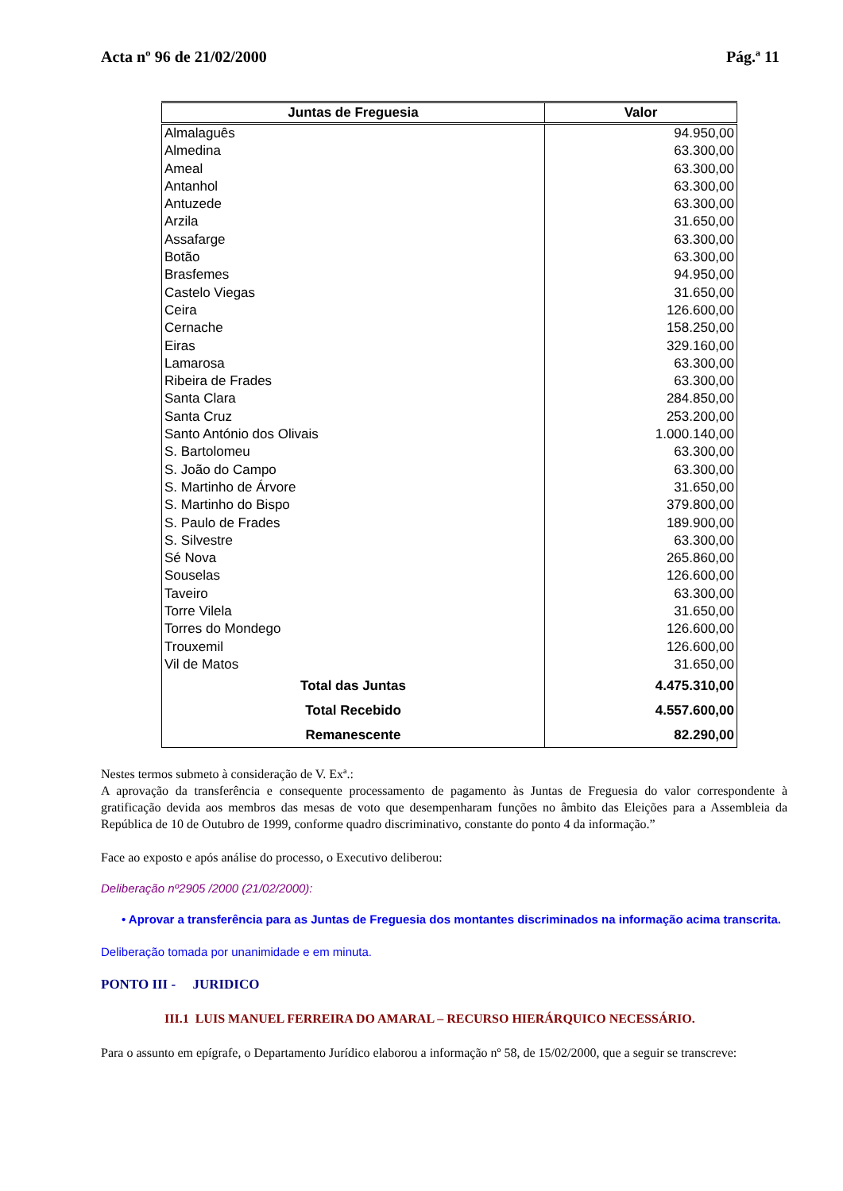Acta nº 96 de 21/02/2000 Pág.ª 11
| Juntas de Freguesia | Valor |
| --- | --- |
| Almalaguês | 94.950,00 |
| Almedina | 63.300,00 |
| Ameal | 63.300,00 |
| Antanhol | 63.300,00 |
| Antuzede | 63.300,00 |
| Arzila | 31.650,00 |
| Assafarge | 63.300,00 |
| Botão | 63.300,00 |
| Brasfemes | 94.950,00 |
| Castelo Viegas | 31.650,00 |
| Ceira | 126.600,00 |
| Cernache | 158.250,00 |
| Eiras | 329.160,00 |
| Lamarosa | 63.300,00 |
| Ribeira de Frades | 63.300,00 |
| Santa Clara | 284.850,00 |
| Santa Cruz | 253.200,00 |
| Santo António dos Olivais | 1.000.140,00 |
| S. Bartolomeu | 63.300,00 |
| S. João do Campo | 63.300,00 |
| S. Martinho de Árvore | 31.650,00 |
| S. Martinho do Bispo | 379.800,00 |
| S. Paulo de Frades | 189.900,00 |
| S. Silvestre | 63.300,00 |
| Sé Nova | 265.860,00 |
| Souselas | 126.600,00 |
| Taveiro | 63.300,00 |
| Torre Vilela | 31.650,00 |
| Torres do Mondego | 126.600,00 |
| Trouxemil | 126.600,00 |
| Vil de Matos | 31.650,00 |
| Total das Juntas | 4.475.310,00 |
| Total Recebido | 4.557.600,00 |
| Remanescente | 82.290,00 |
Nestes termos submeto à consideração de V. Exª.:
A aprovação da transferência e consequente processamento de pagamento às Juntas de Freguesia do valor correspondente à gratificação devida aos membros das mesas de voto que desempenharam funções no âmbito das Eleições para a Assembleia da República de 10 de Outubro de 1999, conforme quadro discriminativo, constante do ponto 4 da informação.”
Face ao exposto e após análise do processo, o Executivo deliberou:
Deliberação nº2905 /2000 (21/02/2000):
• Aprovar a transferência para as Juntas de Freguesia dos montantes discriminados na informação acima transcrita.
Deliberação tomada por unanimidade e em minuta.
PONTO III - JURIDICO
III.1 LUIS MANUEL FERREIRA DO AMARAL – RECURSO HIERÁRQUICO NECESSÁRIO.
Para o assunto em epígrafe, o Departamento Jurídico elaborou a informação nº 58, de 15/02/2000, que a seguir se transcreve: